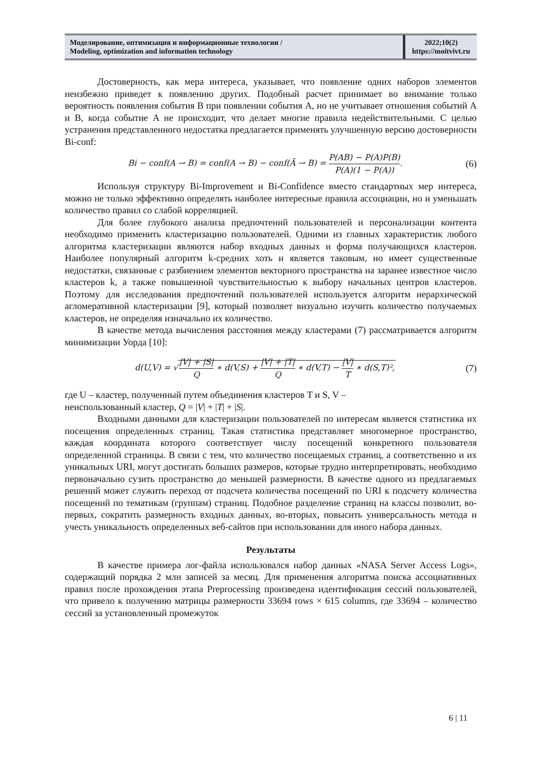Моделирование, оптимизация и информационные технологии /
Modeling, optimization and information technology
2022;10(2)
https://moitvivt.ru
Достоверность, как мера интереса, указывает, что появление одних наборов элементов неизбежно приведет к появлению других. Подобный расчет принимает во внимание только вероятность появления события B при появлении события A, но не учитывает отношения событий A и B, когда событие A не происходит, что делает многие правила недействительными. С целью устранения представленного недостатка предлагается применять улучшенную версию достоверности Bi-conf:
Bi − conf(A → B) = conf(A → B) − conf(Ā → B) = P(AB) − P(A)P(B) P(A)(1 − P(A)).
(6)
Используя структуру Bi-Improvement и Bi-Confidence вместо стандартных мер интереса, можно не только эффективно определять наиболее интересные правила ассоциации, но и уменьшать количество правил со слабой корреляцией.
Для более глубокого анализа предпочтений пользователей и персонализации контента необходимо применить кластеризацию пользователей. Одними из главных характеристик любого алгоритма кластеризации являются набор входных данных и форма получающихся кластеров. Наиболее популярный алгоритм k-средних хоть и является таковым, но имеет существенные недостатки, связанные с разбиением элементов векторного пространства на заранее известное число кластеров k, а также повышенной чувствительностью к выбору начальных центров кластеров. Поэтому для исследования предпочтений пользователей используется алгоритм иерархической агломеративной кластеризации [9], который позволяет визуально изучить количество получаемых кластеров, не определяя изначально их количество.
В качестве метода вычисления расстояния между кластерами (7) рассматривается алгоритм минимизации Уорда [10]:
d(U,V) = √|V| + |S| Q ∗ d(V,S) + |V| + |T| Q ∗ d(V,T) − |V| T ∗ d(S,T)²,
(7)
где U – кластер, полученный путем объединения кластеров T и S, V –
неиспользованный кластер, Q = |V| + |T| + |S|.
Входными данными для кластеризации пользователей по интересам является статистика их посещения определенных страниц. Такая статистика представляет многомерное пространство, каждая координата которого соответствует числу посещений конкретного пользователя определенной страницы. В связи с тем, что количество посещаемых страниц, а соответственно и их уникальных URI, могут достигать больших размеров, которые трудно интерпретировать, необходимо первоначально сузить пространство до меньшей размерности. В качестве одного из предлагаемых решений может служить переход от подсчета количества посещений по URI к подсчету количества посещений по тематикам (группам) страниц. Подобное разделение страниц на классы позволит, во-первых, сократить размерность входных данных, во-вторых, повысить универсальность метода и учесть уникальность определенных веб-сайтов при использовании для иного набора данных.
Результаты
В качестве примера лог-файла использовался набор данных «NASA Server Access Logs», содержащий порядка 2 млн записей за месяц. Для применения алгоритма поиска ассоциативных правил после прохождения этапа Preprocessing произведена идентификация сессий пользователей, что привело к получению матрицы размерности 33694 rows × 615 columns, где 33694 – количество сессий за установленный промежуток
6 | 11